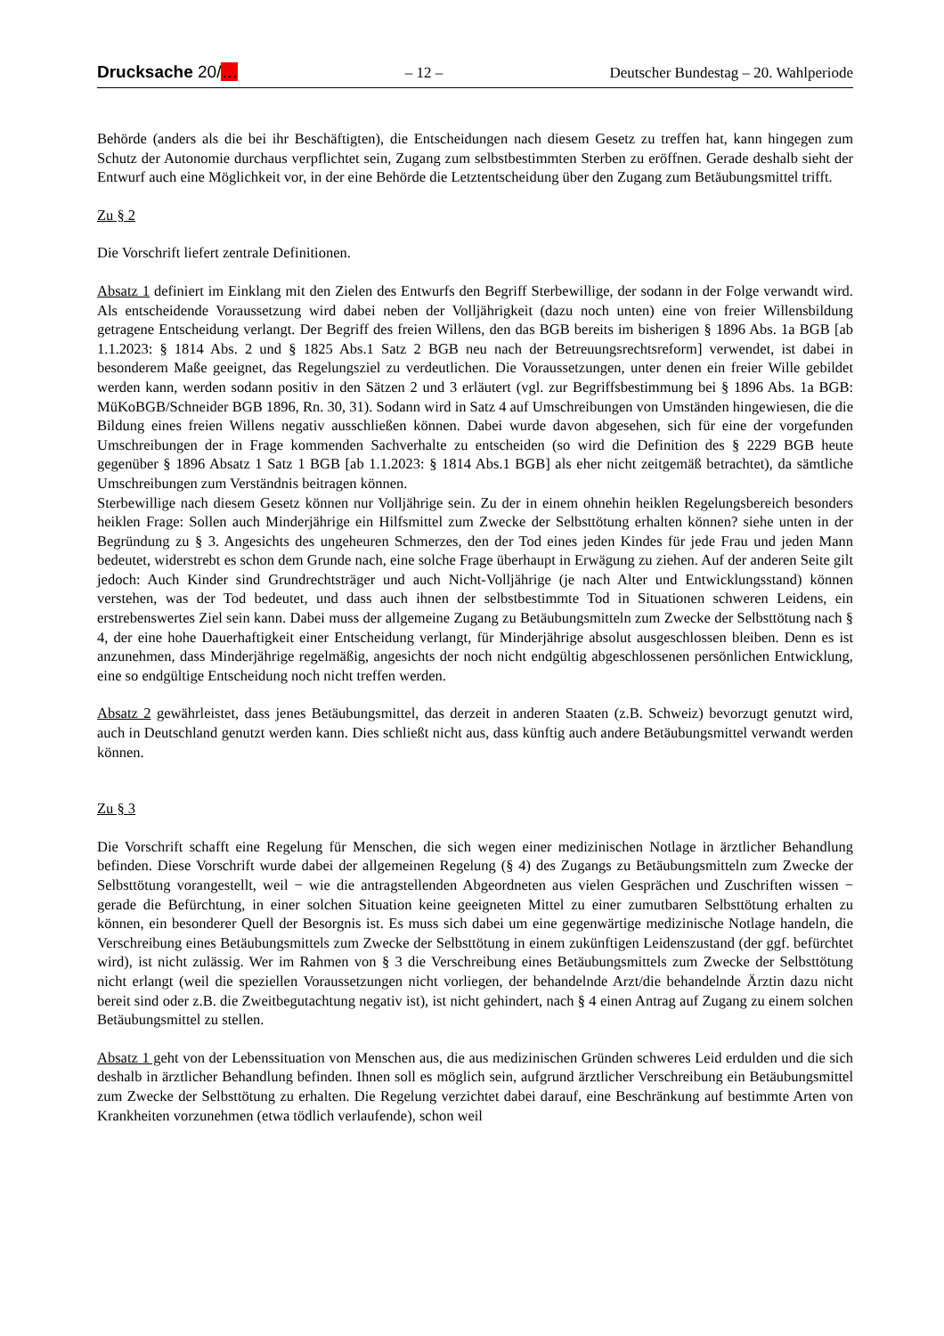Drucksache 20/… – 12 – Deutscher Bundestag – 20. Wahlperiode
Behörde (anders als die bei ihr Beschäftigten), die Entscheidungen nach diesem Gesetz zu treffen hat, kann hingegen zum Schutz der Autonomie durchaus verpflichtet sein, Zugang zum selbstbestimmten Sterben zu eröffnen. Gerade deshalb sieht der Entwurf auch eine Möglichkeit vor, in der eine Behörde die Letztentscheidung über den Zugang zum Betäubungsmittel trifft.
Zu § 2
Die Vorschrift liefert zentrale Definitionen.
Absatz 1 definiert im Einklang mit den Zielen des Entwurfs den Begriff Sterbewillige, der sodann in der Folge verwandt wird. Als entscheidende Voraussetzung wird dabei neben der Volljährigkeit (dazu noch unten) eine von freier Willensbildung getragene Entscheidung verlangt. Der Begriff des freien Willens, den das BGB bereits im bisherigen § 1896 Abs. 1a BGB [ab 1.1.2023: § 1814 Abs. 2 und § 1825 Abs.1 Satz 2 BGB neu nach der Betreuungsrechtsreform] verwendet, ist dabei in besonderem Maße geeignet, das Regelungsziel zu verdeutlichen. Die Voraussetzungen, unter denen ein freier Wille gebildet werden kann, werden sodann positiv in den Sätzen 2 und 3 erläutert (vgl. zur Begriffsbestimmung bei § 1896 Abs. 1a BGB: MüKoBGB/Schneider BGB 1896, Rn. 30, 31). Sodann wird in Satz 4 auf Umschreibungen von Umständen hingewiesen, die die Bildung eines freien Willens negativ ausschließen können. Dabei wurde davon abgesehen, sich für eine der vorgefunden Umschreibungen der in Frage kommenden Sachverhalte zu entscheiden (so wird die Definition des § 2229 BGB heute gegenüber § 1896 Absatz 1 Satz 1 BGB [ab 1.1.2023: § 1814 Abs.1 BGB] als eher nicht zeitgemäß betrachtet), da sämtliche Umschreibungen zum Verständnis beitragen können.
Sterbewillige nach diesem Gesetz können nur Volljährige sein. Zu der in einem ohnehin heiklen Regelungsbereich besonders heiklen Frage: Sollen auch Minderjährige ein Hilfsmittel zum Zwecke der Selbsttötung erhalten können? siehe unten in der Begründung zu § 3. Angesichts des ungeheuren Schmerzes, den der Tod eines jeden Kindes für jede Frau und jeden Mann bedeutet, widerstrebt es schon dem Grunde nach, eine solche Frage überhaupt in Erwägung zu ziehen. Auf der anderen Seite gilt jedoch: Auch Kinder sind Grundrechtsträger und auch Nicht-Volljährige (je nach Alter und Entwicklungsstand) können verstehen, was der Tod bedeutet, und dass auch ihnen der selbstbestimmte Tod in Situationen schweren Leidens, ein erstrebenswertes Ziel sein kann. Dabei muss der allgemeine Zugang zu Betäubungsmitteln zum Zwecke der Selbsttötung nach § 4, der eine hohe Dauerhaftigkeit einer Entscheidung verlangt, für Minderjährige absolut ausgeschlossen bleiben. Denn es ist anzunehmen, dass Minderjährige regelmäßig, angesichts der noch nicht endgültig abgeschlossenen persönlichen Entwicklung, eine so endgültige Entscheidung noch nicht treffen werden.
Absatz 2 gewährleistet, dass jenes Betäubungsmittel, das derzeit in anderen Staaten (z.B. Schweiz) bevorzugt genutzt wird, auch in Deutschland genutzt werden kann. Dies schließt nicht aus, dass künftig auch andere Betäubungsmittel verwandt werden können.
Zu § 3
Die Vorschrift schafft eine Regelung für Menschen, die sich wegen einer medizinischen Notlage in ärztlicher Behandlung befinden. Diese Vorschrift wurde dabei der allgemeinen Regelung (§ 4) des Zugangs zu Betäubungsmitteln zum Zwecke der Selbsttötung vorangestellt, weil − wie die antragstellenden Abgeordneten aus vielen Gesprächen und Zuschriften wissen − gerade die Befürchtung, in einer solchen Situation keine geeigneten Mittel zu einer zumutbaren Selbsttötung erhalten zu können, ein besonderer Quell der Besorgnis ist. Es muss sich dabei um eine gegenwärtige medizinische Notlage handeln, die Verschreibung eines Betäubungsmittels zum Zwecke der Selbsttötung in einem zukünftigen Leidenszustand (der ggf. befürchtet wird), ist nicht zulässig. Wer im Rahmen von § 3 die Verschreibung eines Betäubungsmittels zum Zwecke der Selbsttötung nicht erlangt (weil die speziellen Voraussetzungen nicht vorliegen, der behandelnde Arzt/die behandelnde Ärztin dazu nicht bereit sind oder z.B. die Zweitbegutachtung negativ ist), ist nicht gehindert, nach § 4 einen Antrag auf Zugang zu einem solchen Betäubungsmittel zu stellen.
Absatz 1 geht von der Lebenssituation von Menschen aus, die aus medizinischen Gründen schweres Leid erdulden und die sich deshalb in ärztlicher Behandlung befinden. Ihnen soll es möglich sein, aufgrund ärztlicher Verschreibung ein Betäubungsmittel zum Zwecke der Selbsttötung zu erhalten. Die Regelung verzichtet dabei darauf, eine Beschränkung auf bestimmte Arten von Krankheiten vorzunehmen (etwa tödlich verlaufende), schon weil